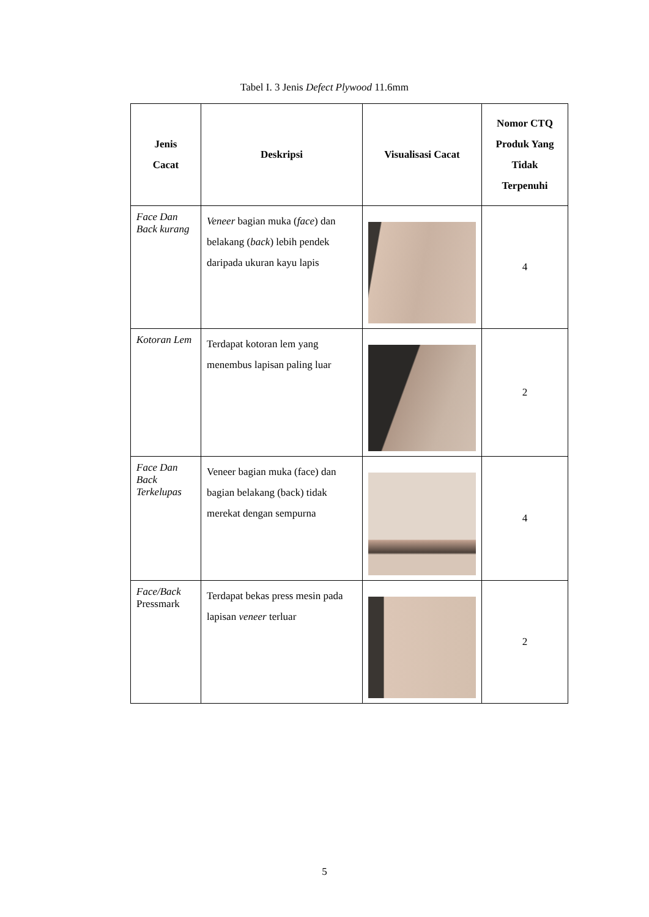Tabel I. 3 Jenis Defect Plywood 11.6mm
| Jenis Cacat | Deskripsi | Visualisasi Cacat | Nomor CTQ Produk Yang Tidak Terpenuhi |
| --- | --- | --- | --- |
| Face Dan Back kurang | Veneer bagian muka ( face ) dan belakang ( back ) lebih pendek daripada ukuran kayu lapis | | 4 |
| Kotoran Lem | Terdapat kotoran lem yang menembus lapisan paling luar | | 2 |
| Face Dan Back Terkelupas | Veneer bagian muka (face) dan bagian belakang (back) tidak merekat dengan sempurna | | 4 |
| Face/Back Pressmark | Terdapat bekas press mesin pada lapisan veneer terluar | | 2 |
5